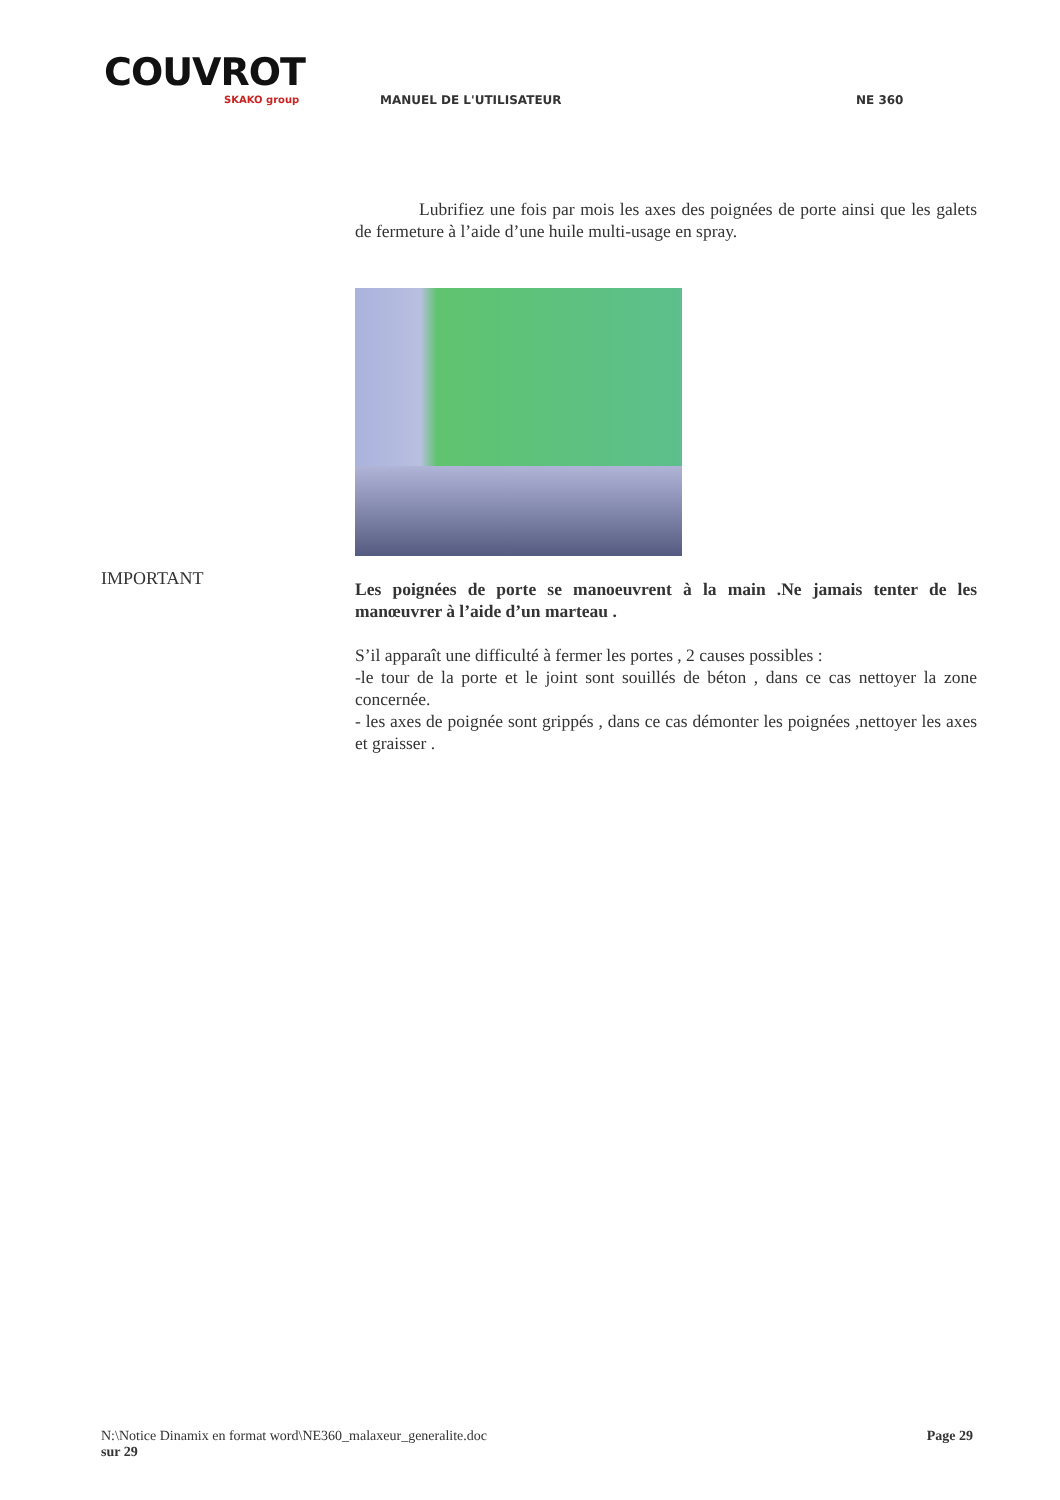COUVROT
SKAKO group
MANUEL DE L'UTILISATEUR NE 360
IMPORTANT
Lubrifiez une fois par mois les axes des poignées de porte ainsi que les galets de fermeture à l’aide d’une huile multi-usage en spray.
Les poignées de porte se manoeuvrent à la main .Ne jamais tenter de les manœuvrer à l’aide d’un marteau .
S’il apparaît une difficulté à fermer les portes , 2 causes possibles :
-le tour de la porte et le joint sont souillés de béton , dans ce cas nettoyer la zone concernée.
- les axes de poignée sont grippés , dans ce cas démonter les poignées ,nettoyer les axes et graisser .
N:\Notice Dinamix en format word\NE360_malaxeur_generalite.doc Page 29
sur 29